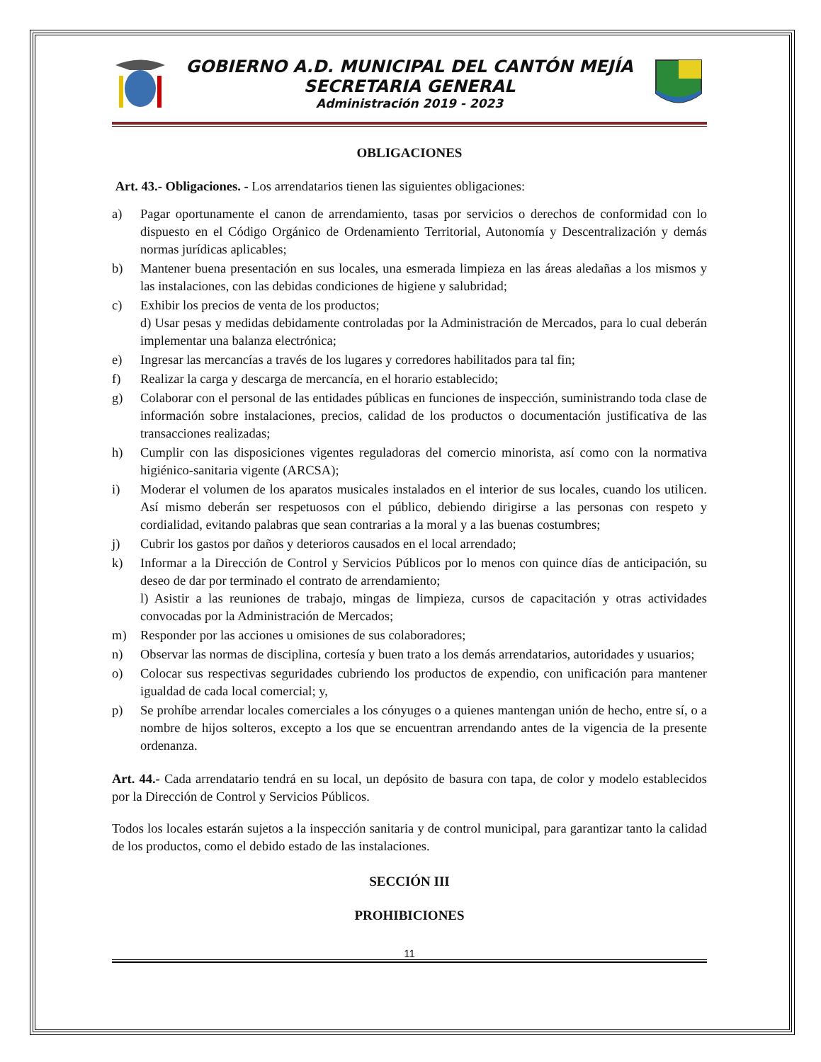GOBIERNO A.D. MUNICIPAL DEL CANTÓN MEJÍA
SECRETARIA GENERAL
Administración 2019 - 2023
OBLIGACIONES
Art. 43.- Obligaciones. - Los arrendatarios tienen las siguientes obligaciones:
a) Pagar oportunamente el canon de arrendamiento, tasas por servicios o derechos de conformidad con lo dispuesto en el Código Orgánico de Ordenamiento Territorial, Autonomía y Descentralización y demás normas jurídicas aplicables;
b) Mantener buena presentación en sus locales, una esmerada limpieza en las áreas aledañas a los mismos y las instalaciones, con las debidas condiciones de higiene y salubridad;
c) Exhibir los precios de venta de los productos;
d) Usar pesas y medidas debidamente controladas por la Administración de Mercados, para lo cual deberán implementar una balanza electrónica;
e) Ingresar las mercancías a través de los lugares y corredores habilitados para tal fin;
f) Realizar la carga y descarga de mercancía, en el horario establecido;
g) Colaborar con el personal de las entidades públicas en funciones de inspección, suministrando toda clase de información sobre instalaciones, precios, calidad de los productos o documentación justificativa de las transacciones realizadas;
h) Cumplir con las disposiciones vigentes reguladoras del comercio minorista, así como con la normativa higiénico-sanitaria vigente (ARCSA);
i) Moderar el volumen de los aparatos musicales instalados en el interior de sus locales, cuando los utilicen. Así mismo deberán ser respetuosos con el público, debiendo dirigirse a las personas con respeto y cordialidad, evitando palabras que sean contrarias a la moral y a las buenas costumbres;
j) Cubrir los gastos por daños y deterioros causados en el local arrendado;
k) Informar a la Dirección de Control y Servicios Públicos por lo menos con quince días de anticipación, su deseo de dar por terminado el contrato de arrendamiento;
l) Asistir a las reuniones de trabajo, mingas de limpieza, cursos de capacitación y otras actividades convocadas por la Administración de Mercados;
m) Responder por las acciones u omisiones de sus colaboradores;
n) Observar las normas de disciplina, cortesía y buen trato a los demás arrendatarios, autoridades y usuarios;
o) Colocar sus respectivas seguridades cubriendo los productos de expendio, con unificación para mantener igualdad de cada local comercial; y,
p) Se prohíbe arrendar locales comerciales a los cónyuges o a quienes mantengan unión de hecho, entre sí, o a nombre de hijos solteros, excepto a los que se encuentran arrendando antes de la vigencia de la presente ordenanza.
Art. 44.- Cada arrendatario tendrá en su local, un depósito de basura con tapa, de color y modelo establecidos por la Dirección de Control y Servicios Públicos.
Todos los locales estarán sujetos a la inspección sanitaria y de control municipal, para garantizar tanto la calidad de los productos, como el debido estado de las instalaciones.
SECCIÓN III
PROHIBICIONES
11